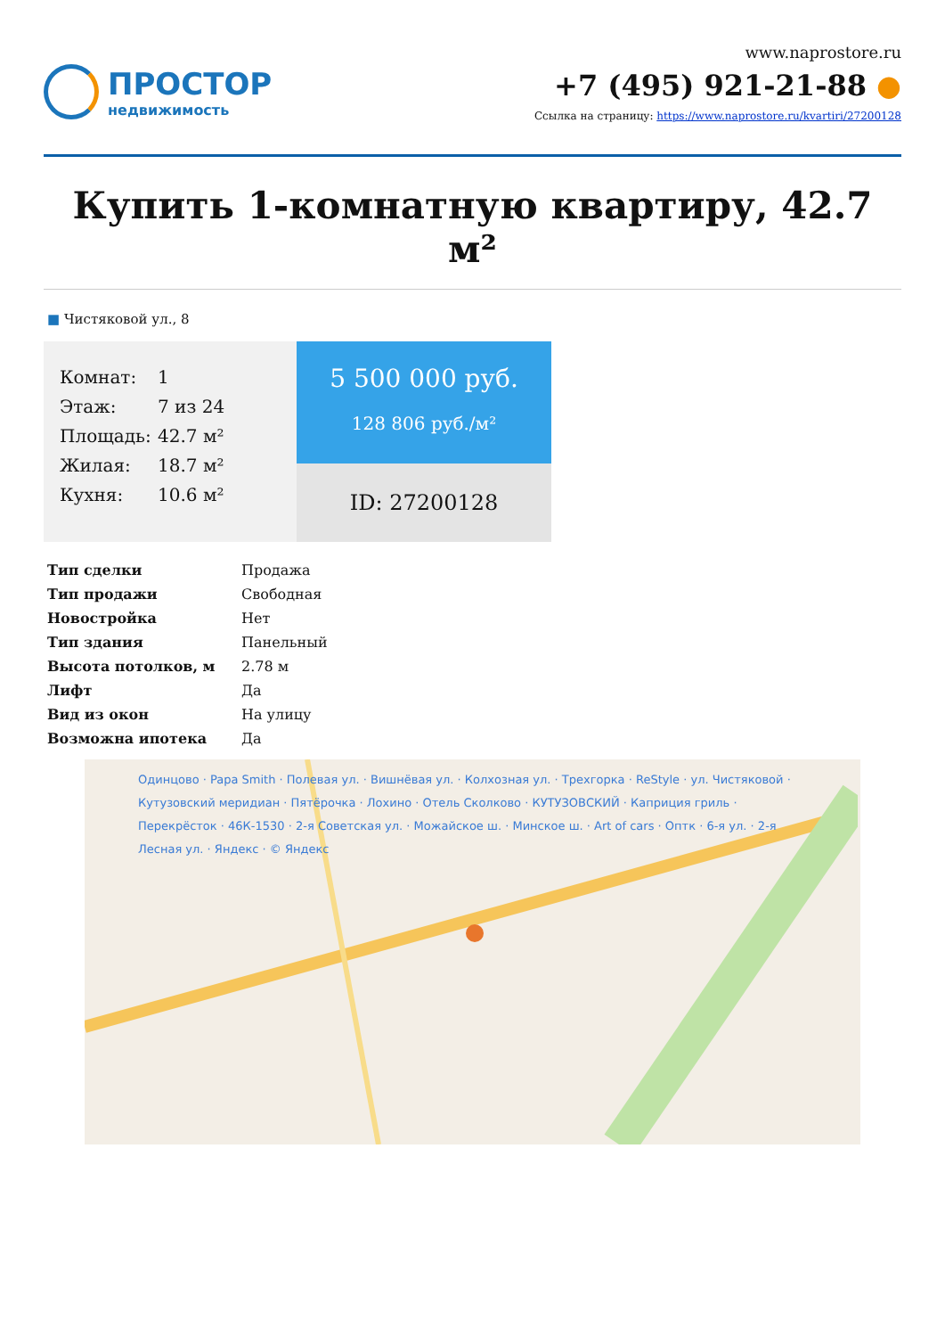ПРОСТОР
недвижимость
www.naprostore.ru
+7 (495) 921-21-88 ●
Ссылка на страницу: https://www.naprostore.ru/kvartiri/27200128
Купить 1-комнатную квартиру, 42.7 м²
■ Чистяковой ул., 8
Комнат: 1
Этаж: 7 из 24
Площадь: 42.7 м²
Жилая: 18.7 м²
Кухня: 10.6 м²
5 500 000 руб.
128 806 руб./м²
ID: 27200128
| Тип сделки | Продажа |
| Тип продажи | Свободная |
| Новостройка | Нет |
| Тип здания | Панельный |
| Высота потолков, м | 2.78 м |
| Лифт | Да |
| Вид из окон | На улицу |
| Возможна ипотека | Да |
Одинцово · Papa Smith · Полевая ул. · Вишнёвая ул. · Колхозная ул. · Трехгорка · ReStyle · ул. Чистяковой · Кутузовский меридиан · Пятёрочка · Лохино · Отель Сколково · КУТУЗОВСКИЙ · Каприция гриль · Перекрёсток · 46К-1530 · 2-я Советская ул. · Можайское ш. · Минское ш. · Art of cars · Оптк · 6-я ул. · 2-я Лесная ул. · Яндекс · © Яндекс